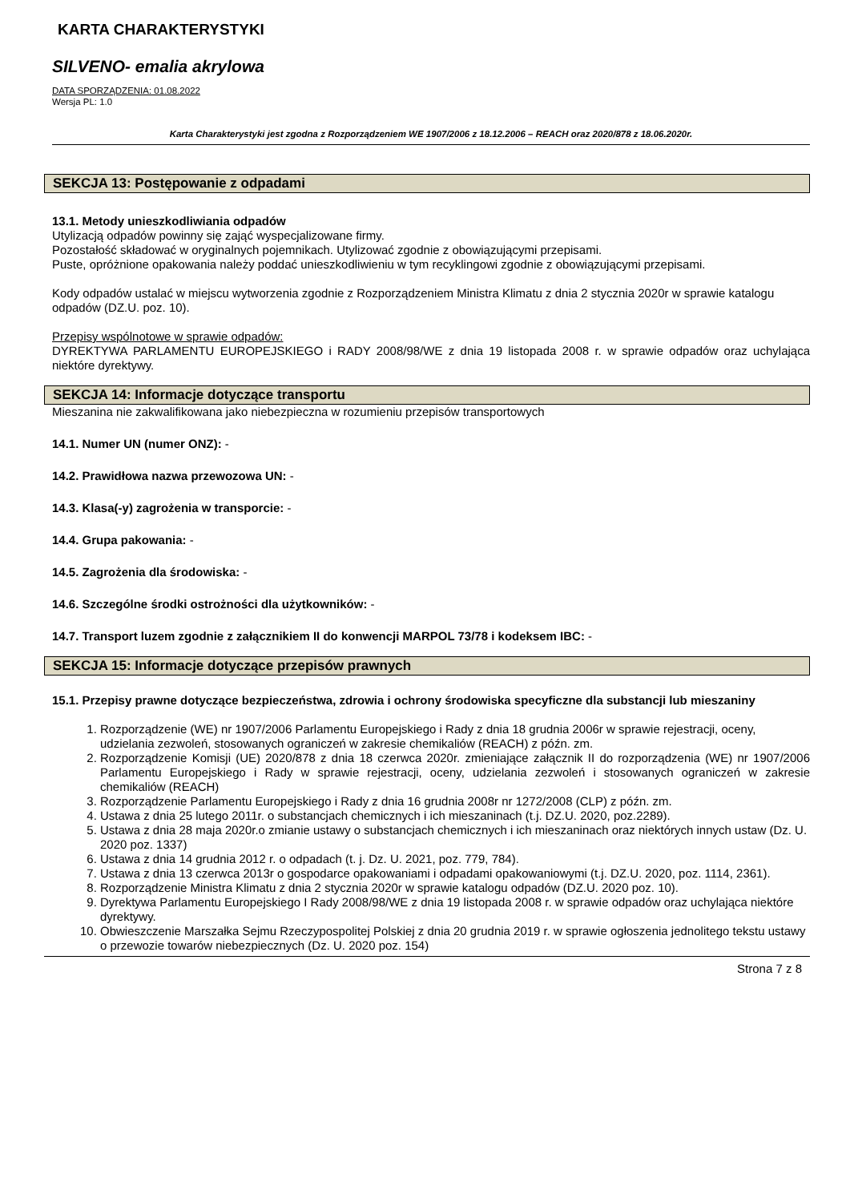KARTA CHARAKTERYSTYKI
SILVENO- emalia akrylowa
DATA SPORZĄDZENIA: 01.08.2022
Wersja PL: 1.0
Karta Charakterystyki jest zgodna z Rozporządzeniem WE 1907/2006 z 18.12.2006 – REACH oraz 2020/878 z 18.06.2020r.
SEKCJA 13: Postępowanie z odpadami
13.1. Metody unieszkodliwiania odpadów
Utylizacją odpadów powinny się zająć wyspecjalizowane firmy.
Pozostałość składować w oryginalnych pojemnikach. Utylizować zgodnie z obowiązującymi przepisami.
Puste, opróżnione opakowania należy poddać unieszkodliwieniu w tym recyklingowi zgodnie z obowiązującymi przepisami.
Kody odpadów ustalać w miejscu wytworzenia zgodnie z Rozporządzeniem Ministra Klimatu z dnia 2 stycznia 2020r w sprawie katalogu odpadów (DZ.U. poz. 10).
Przepisy wspólnotowe w sprawie odpadów:
DYREKTYWA PARLAMENTU EUROPEJSKIEGO i RADY 2008/98/WE z dnia 19 listopada 2008 r. w sprawie odpadów oraz uchylająca niektóre dyrektywy.
SEKCJA 14: Informacje dotyczące transportu
Mieszanina nie zakwalifikowana jako niebezpieczna w rozumieniu przepisów transportowych
14.1. Numer UN (numer ONZ): -
14.2. Prawidłowa nazwa przewozowa UN: -
14.3. Klasa(-y) zagrożenia w transporcie: -
14.4. Grupa pakowania: -
14.5. Zagrożenia dla środowiska: -
14.6. Szczególne środki ostrożności dla użytkowników: -
14.7. Transport luzem zgodnie z załącznikiem II do konwencji MARPOL 73/78 i kodeksem IBC: -
SEKCJA 15: Informacje dotyczące przepisów prawnych
15.1. Przepisy prawne dotyczące bezpieczeństwa, zdrowia i ochrony środowiska specyficzne dla substancji lub mieszaniny
1. Rozporządzenie (WE) nr 1907/2006 Parlamentu Europejskiego i Rady z dnia 18 grudnia 2006r w sprawie rejestracji, oceny, udzielania zezwoleń, stosowanych ograniczeń w zakresie chemikaliów (REACH) z późn. zm.
2. Rozporządzenie Komisji (UE) 2020/878 z dnia 18 czerwca 2020r. zmieniające załącznik II do rozporządzenia (WE) nr 1907/2006 Parlamentu Europejskiego i Rady w sprawie rejestracji, oceny, udzielania zezwoleń i stosowanych ograniczeń w zakresie chemikaliów (REACH)
3. Rozporządzenie Parlamentu Europejskiego i Rady z dnia 16 grudnia 2008r nr 1272/2008 (CLP) z późn. zm.
4. Ustawa z dnia 25 lutego 2011r. o substancjach chemicznych i ich mieszaninach (t.j. DZ.U. 2020, poz.2289).
5. Ustawa z dnia 28 maja 2020r.o zmianie ustawy o substancjach chemicznych i ich mieszaninach oraz niektórych innych ustaw (Dz. U. 2020 poz. 1337)
6. Ustawa z dnia 14 grudnia 2012 r. o odpadach (t. j. Dz. U. 2021, poz. 779, 784).
7. Ustawa z dnia 13 czerwca 2013r o gospodarce opakowaniami i odpadami opakowaniowymi (t.j. DZ.U. 2020, poz. 1114, 2361).
8. Rozporządzenie Ministra Klimatu z dnia 2 stycznia 2020r w sprawie katalogu odpadów (DZ.U. 2020 poz. 10).
9. Dyrektywa Parlamentu Europejskiego I Rady 2008/98/WE z dnia 19 listopada 2008 r. w sprawie odpadów oraz uchylająca niektóre dyrektywy.
10. Obwieszczenie Marszałka Sejmu Rzeczypospolitej Polskiej z dnia 20 grudnia 2019 r. w sprawie ogłoszenia jednolitego tekstu ustawy o przewozie towarów niebezpiecznych (Dz. U. 2020 poz. 154)
Strona 7 z 8